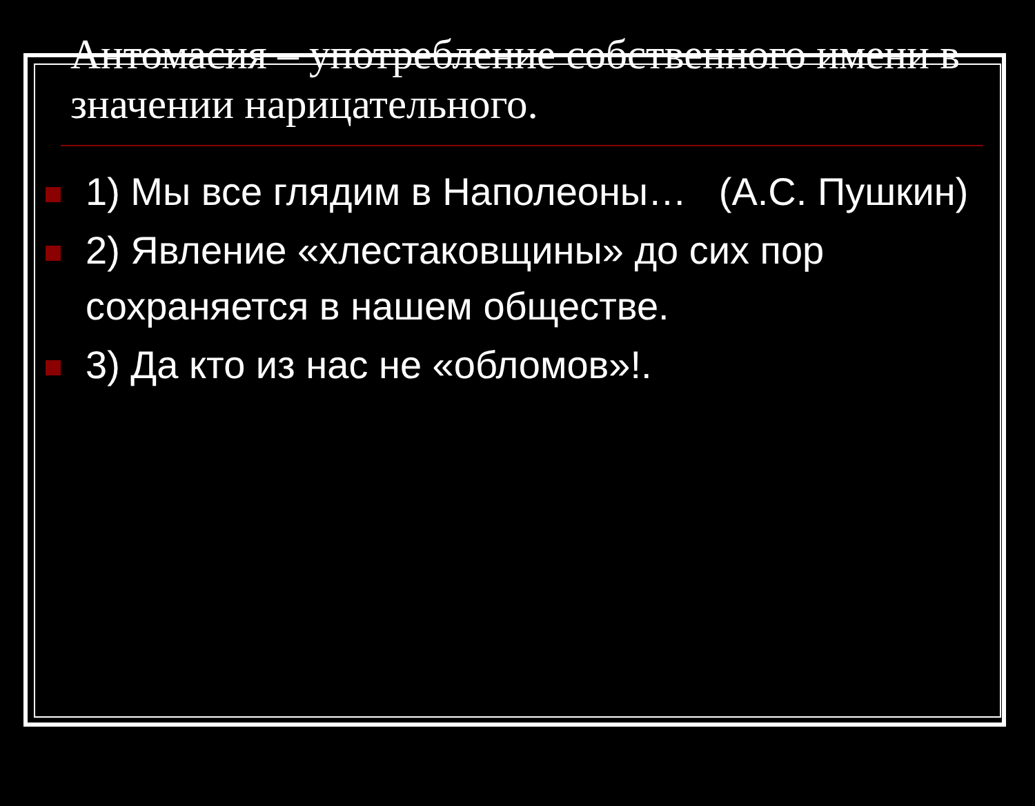Антомасия – употребление собственного имени в значении нарицательного.
1) Мы все глядим в Наполеоны… (А.С. Пушкин)
2) Явление «хлестаковщины» до сих пор сохраняется в нашем обществе.
3) Да кто из нас не «обломов»!.